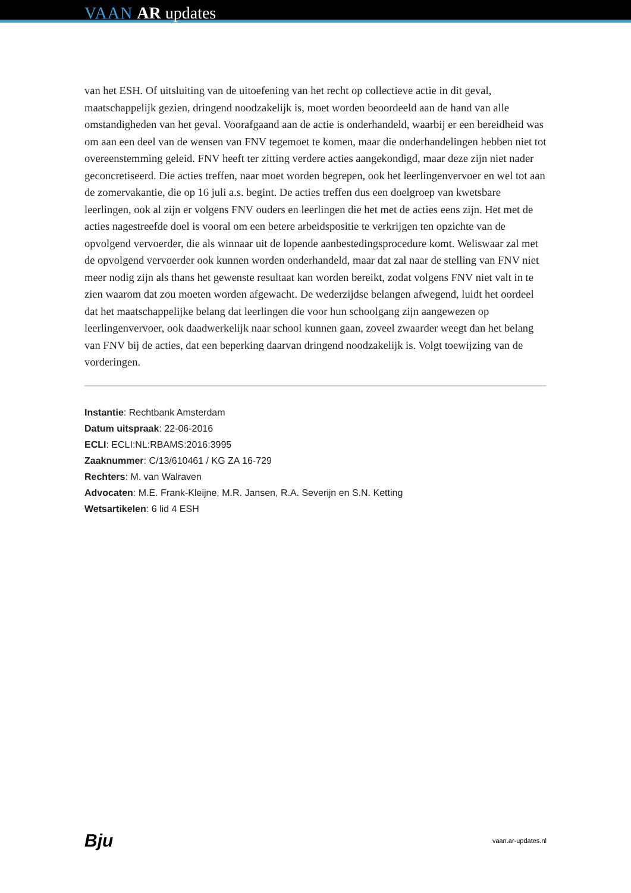VAAN AR updates
van het ESH. Of uitsluiting van de uitoefening van het recht op collectieve actie in dit geval, maatschappelijk gezien, dringend noodzakelijk is, moet worden beoordeeld aan de hand van alle omstandigheden van het geval. Voorafgaand aan de actie is onderhandeld, waarbij er een bereidheid was om aan een deel van de wensen van FNV tegemoet te komen, maar die onderhandelingen hebben niet tot overeenstemming geleid. FNV heeft ter zitting verdere acties aangekondigd, maar deze zijn niet nader geconcretiseerd. Die acties treffen, naar moet worden begrepen, ook het leerlingenvervoer en wel tot aan de zomervakantie, die op 16 juli a.s. begint. De acties treffen dus een doelgroep van kwetsbare leerlingen, ook al zijn er volgens FNV ouders en leerlingen die het met de acties eens zijn. Het met de acties nagestreefde doel is vooral om een betere arbeidspositie te verkrijgen ten opzichte van de opvolgend vervoerder, die als winnaar uit de lopende aanbestedingsprocedure komt. Weliswaar zal met de opvolgend vervoerder ook kunnen worden onderhandeld, maar dat zal naar de stelling van FNV niet meer nodig zijn als thans het gewenste resultaat kan worden bereikt, zodat volgens FNV niet valt in te zien waarom dat zou moeten worden afgewacht. De wederzijdse belangen afwegend, luidt het oordeel dat het maatschappelijke belang dat leerlingen die voor hun schoolgang zijn aangewezen op leerlingenvervoer, ook daadwerkelijk naar school kunnen gaan, zoveel zwaarder weegt dan het belang van FNV bij de acties, dat een beperking daarvan dringend noodzakelijk is. Volgt toewijzing van de vorderingen.
Instantie: Rechtbank Amsterdam
Datum uitspraak: 22-06-2016
ECLI: ECLI:NL:RBAMS:2016:3995
Zaaknummer: C/13/610461 / KG ZA 16-729
Rechters: M. van Walraven
Advocaten: M.E. Frank-Kleijne, M.R. Jansen, R.A. Severijn en S.N. Ketting
Wetsartikelen: 6 lid 4 ESH
Bju vaan.ar-updates.nl